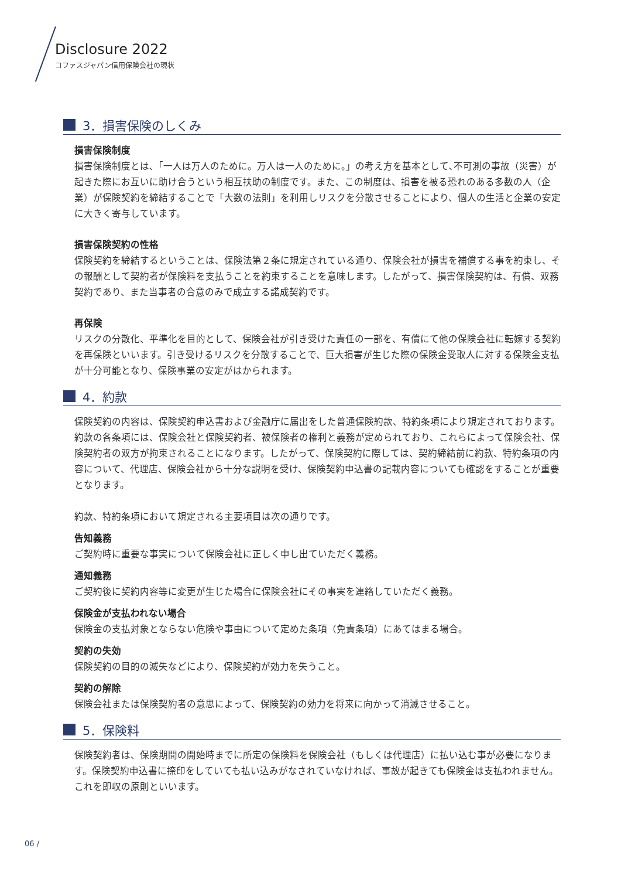Disclosure 2022
コファスジャパン信用保険会社の現状
3．損害保険のしくみ
損害保険制度
損害保険制度とは､「一人は万人のために。万人は一人のために。」の考え方を基本として､不可測の事故（災害）が起きた際にお互いに助け合うという相互扶助の制度です。また、この制度は、損害を被る恐れのある多数の人（企業）が保険契約を締結することで「大数の法則」を利用しリスクを分散させることにより、個人の生活と企業の安定に大きく寄与しています。
損害保険契約の性格
保険契約を締結するということは、保険法第２条に規定されている通り、保険会社が損害を補償する事を約束し、その報酬として契約者が保険料を支払うことを約束することを意味します。したがって、損害保険契約は、有償、双務契約であり、また当事者の合意のみで成立する諾成契約です。
再保険
リスクの分散化、平準化を目的として、保険会社が引き受けた責任の一部を、有償にて他の保険会社に転嫁する契約を再保険といいます。引き受けるリスクを分散することで、巨大損害が生じた際の保険金受取人に対する保険金支払が十分可能となり、保険事業の安定がはかられます。
4．約款
保険契約の内容は、保険契約申込書および金融庁に届出をした普通保険約款、特約条項により規定されております。約款の各条項には、保険会社と保険契約者、被保険者の権利と義務が定められており、これらによって保険会社、保険契約者の双方が拘束されることになります。したがって、保険契約に際しては、契約締結前に約款、特約条項の内容について、代理店、保険会社から十分な説明を受け、保険契約申込書の記載内容についても確認をすることが重要となります。
約款、特約条項において規定される主要項目は次の通りです。
告知義務
ご契約時に重要な事実について保険会社に正しく申し出ていただく義務。
通知義務
ご契約後に契約内容等に変更が生じた場合に保険会社にその事実を連絡していただく義務。
保険金が支払われない場合
保険金の支払対象とならない危険や事由について定めた条項（免責条項）にあてはまる場合。
契約の失効
保険契約の目的の滅失などにより、保険契約が効力を失うこと。
契約の解除
保険会社または保険契約者の意思によって、保険契約の効力を将来に向かって消滅させること。
5．保険料
保険契約者は、保険期間の開始時までに所定の保険料を保険会社（もしくは代理店）に払い込む事が必要になります。保険契約申込書に捺印をしていても払い込みがなされていなければ、事故が起きても保険金は支払われません。これを即収の原則といいます。
06 /